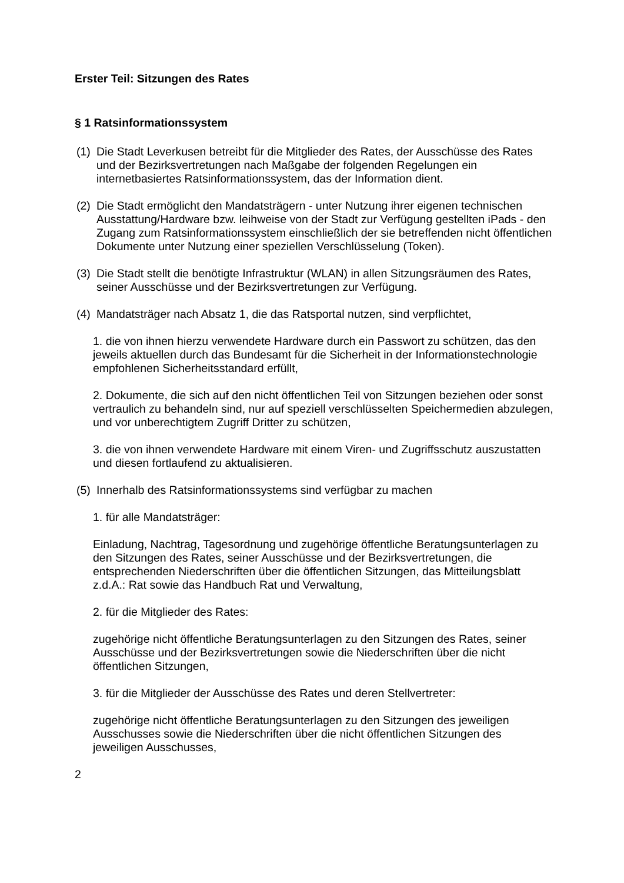Erster Teil: Sitzungen des Rates
§ 1 Ratsinformationssystem
(1)
Die Stadt Leverkusen betreibt für die Mitglieder des Rates, der Ausschüsse des Rates und der Bezirksvertretungen nach Maßgabe der folgenden Regelungen ein internetbasiertes Ratsinformationssystem, das der Information dient.
(2)
Die Stadt ermöglicht den Mandatsträgern - unter Nutzung ihrer eigenen technischen Ausstattung/Hardware bzw. leihweise von der Stadt zur Verfügung gestellten iPads - den Zugang zum Ratsinformationssystem einschließlich der sie betreffenden nicht öffentlichen Dokumente unter Nutzung einer speziellen Verschlüsselung (Token).
(3)
Die Stadt stellt die benötigte Infrastruktur (WLAN) in allen Sitzungsräumen des Rates, seiner Ausschüsse und der Bezirksvertretungen zur Verfügung.
(4)
Mandatsträger nach Absatz 1, die das Ratsportal nutzen, sind verpflichtet,
1. die von ihnen hierzu verwendete Hardware durch ein Passwort zu schützen, das den jeweils aktuellen durch das Bundesamt für die Sicherheit in der Informationstechnologie empfohlenen Sicherheitsstandard erfüllt,
2. Dokumente, die sich auf den nicht öffentlichen Teil von Sitzungen beziehen oder sonst vertraulich zu behandeln sind, nur auf speziell verschlüsselten Speichermedien abzulegen, und vor unberechtigtem Zugriff Dritter zu schützen,
3. die von ihnen verwendete Hardware mit einem Viren- und Zugriffsschutz auszustatten und diesen fortlaufend zu aktualisieren.
(5)
Innerhalb des Ratsinformationssystems sind verfügbar zu machen
1. für alle Mandatsträger:
Einladung, Nachtrag, Tagesordnung und zugehörige öffentliche Beratungsunterlagen zu den Sitzungen des Rates, seiner Ausschüsse und der Bezirksvertretungen, die entsprechenden Niederschriften über die öffentlichen Sitzungen, das Mitteilungsblatt z.d.A.: Rat sowie das Handbuch Rat und Verwaltung,
2. für die Mitglieder des Rates:
zugehörige nicht öffentliche Beratungsunterlagen zu den Sitzungen des Rates, seiner Ausschüsse und der Bezirksvertretungen sowie die Niederschriften über die nicht öffentlichen Sitzungen,
3. für die Mitglieder der Ausschüsse des Rates und deren Stellvertreter:
zugehörige nicht öffentliche Beratungsunterlagen zu den Sitzungen des jeweiligen Ausschusses sowie die Niederschriften über die nicht öffentlichen Sitzungen des jeweiligen Ausschusses,
2